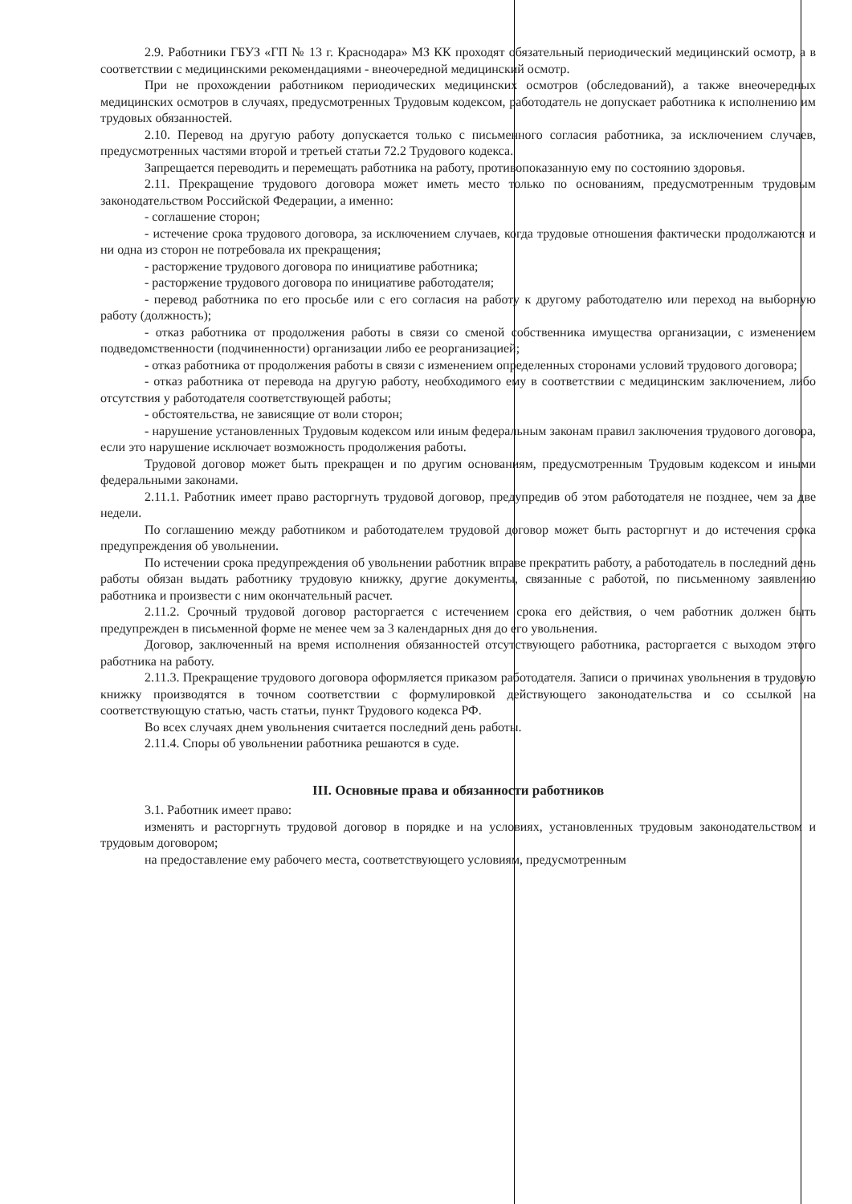2.9. Работники ГБУЗ «ГП № 13 г. Краснодара» МЗ КК проходят обязательный периодический медицинский осмотр, а в соответствии с медицинскими рекомендациями - внеочередной медицинский осмотр.
При не прохождении работником периодических медицинских осмотров (обследований), а также внеочередных медицинских осмотров в случаях, предусмотренных Трудовым кодексом, работодатель не допускает работника к исполнению им трудовых обязанностей.
2.10. Перевод на другую работу допускается только с письменного согласия работника, за исключением случаев, предусмотренных частями второй и третьей статьи 72.2 Трудового кодекса.
Запрещается переводить и перемещать работника на работу, противопоказанную ему по состоянию здоровья.
2.11. Прекращение трудового договора может иметь место только по основаниям, предусмотренным трудовым законодательством Российской Федерации, а именно:
- соглашение сторон;
- истечение срока трудового договора, за исключением случаев, когда трудовые отношения фактически продолжаются и ни одна из сторон не потребовала их прекращения;
- расторжение трудового договора по инициативе работника;
- расторжение трудового договора по инициативе работодателя;
- перевод работника по его просьбе или с его согласия на работу к другому работодателю или переход на выборную работу (должность);
- отказ работника от продолжения работы в связи со сменой собственника имущества организации, с изменением подведомственности (подчиненности) организации либо ее реорганизацией;
- отказ работника от продолжения работы в связи с изменением определенных сторонами условий трудового договора;
- отказ работника от перевода на другую работу, необходимого ему в соответствии с медицинским заключением, либо отсутствия у работодателя соответствующей работы;
- обстоятельства, не зависящие от воли сторон;
- нарушение установленных Трудовым кодексом или иным федеральным законам правил заключения трудового договора, если это нарушение исключает возможность продолжения работы.
Трудовой договор может быть прекращен и по другим основаниям, предусмотренным Трудовым кодексом и иными федеральными законами.
2.11.1. Работник имеет право расторгнуть трудовой договор, предупредив об этом работодателя не позднее, чем за две недели.
По соглашению между работником и работодателем трудовой договор может быть расторгнут и до истечения срока предупреждения об увольнении.
По истечении срока предупреждения об увольнении работник вправе прекратить работу, а работодатель в последний день работы обязан выдать работнику трудовую книжку, другие документы, связанные с работой, по письменному заявлению работника и произвести с ним окончательный расчет.
2.11.2. Срочный трудовой договор расторгается с истечением срока его действия, о чем работник должен быть предупрежден в письменной форме не менее чем за 3 календарных дня до его увольнения.
Договор, заключенный на время исполнения обязанностей отсутствующего работника, расторгается с выходом этого работника на работу.
2.11.3. Прекращение трудового договора оформляется приказом работодателя. Записи о причинах увольнения в трудовую книжку производятся в точном соответствии с формулировкой действующего законодательства и со ссылкой на соответствующую статью, часть статьи, пункт Трудового кодекса РФ.
Во всех случаях днем увольнения считается последний день работы.
2.11.4. Споры об увольнении работника решаются в суде.
III. Основные права и обязанности работников
3.1. Работник имеет право:
изменять и расторгнуть трудовой договор в порядке и на условиях, установленных трудовым законодательством и трудовым договором;
на предоставление ему рабочего места, соответствующего условиям, предусмотренным